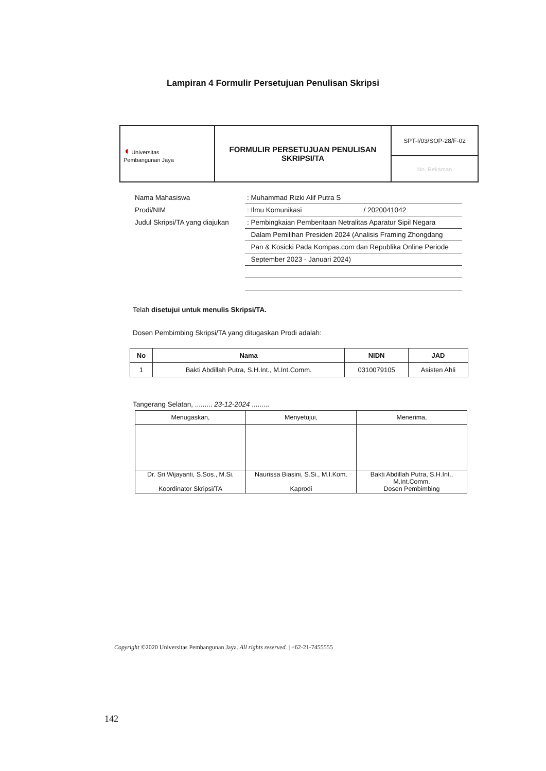Lampiran 4 Formulir Persetujuan Penulisan Skripsi
| ◖ Universitas Pembangunan Jaya | FORMULIR PERSETUJUAN PENULISAN SKRIPSI/TA | SPT-I/03/SOP-28/F-02 |
| | | No. Rekaman |
| Nama Mahasiswa | : Muhammad Rizki Alif Putra S |
| Prodi/NIM | : Ilmu Komunikasi / 2020041042 |
| Judul Skripsi/TA yang diajukan | : Pembingkaian Pemberitaan Netralitas Aparatur Sipil Negara |
| | Dalam Pemilihan Presiden 2024 (Analisis Framing Zhongdang |
| | Pan & Kosicki Pada Kompas.com dan Republika Online Periode |
| | September 2023 - Januari 2024) |
Telah disetujui untuk menulis Skripsi/TA.
Dosen Pembimbing Skripsi/TA yang ditugaskan Prodi adalah:
| No | Nama | NIDN | JAD |
| --- | --- | --- | --- |
| 1 | Bakti Abdillah Putra, S.H.Int., M.Int.Comm. | 0310079105 | Asisten Ahli |
Tangerang Selatan, ......... 23-12-2024 .........
| Menugaskan, | Menyetujui, | Menerima, |
| Dr. Sri Wijayanti, S.Sos., M.Si. Koordinator Skripsi/TA | Naurissa Biasini, S.Si., M.I.Kom. Kaprodi | Bakti Abdillah Putra, S.H.Int., M.Int.Comm. Dosen Pembimbing |
Copyright ©2020 Universitas Pembangunan Jaya. All rights reserved. | +62-21-7455555
142